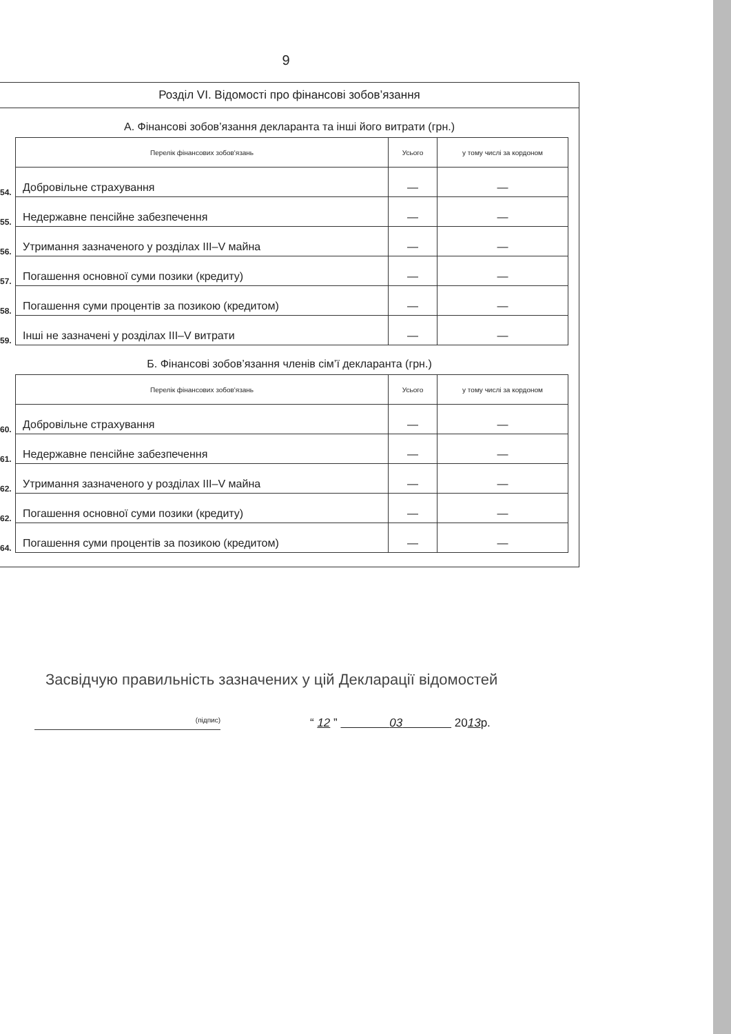9
Розділ VI. Відомості про фінансові зобов’язання
А. Фінансові зобов’язання декларанта та інші його витрати (грн.)
| | Перелік фінансових зобов'язань | Усього | у тому числі за кордоном |
| 54. | Добровільне страхування | — | — |
| 55. | Недержавне пенсійне забезпечення | — | — |
| 56. | Утримання зазначеного у розділах III–V майна | — | — |
| 57. | Погашення основної суми позики (кредиту) | — | — |
| 58. | Погашення суми процентів за позикою (кредитом) | — | — |
| 59. | Інші не зазначені у розділах III–V витрати | — | — |
Б. Фінансові зобов’язання членів сім’ї декларанта (грн.)
| | Перелік фінансових зобов'язань | Усього | у тому числі за кордоном |
| 60. | Добровільне страхування | — | — |
| 61. | Недержавне пенсійне забезпечення | — | — |
| 62. | Утримання зазначеного у розділах III–V майна | — | — |
| 62. | Погашення основної суми позики (кредиту) | — | — |
| 64. | Погашення суми процентів за позикою (кредитом) | — | — |
Засвідчую правильність зазначених у цій Декларації відомостей
(підпис)
“ 12 ” 03 2013р.